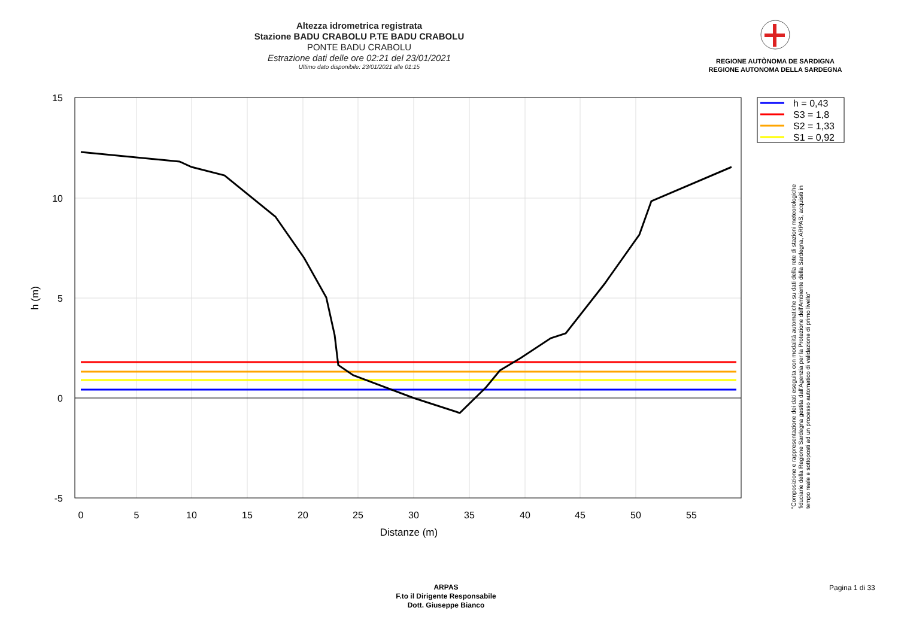Altezza idrometrica registrata
Stazione BADU CRABOLU P.TE BADU CRABOLU
PONTE BADU CRABOLU
Estrazione dati delle ore 02:21 del 23/01/2021
Ultimo dato disponibile: 23/01/2021 alle 01:15
REGIONE AUTÒNOMA DE SARDIGNA
REGIONE AUTONOMA DELLA SARDEGNA
15
10
5
0
-5
0
5
10
15
20
25
30
35
40
45
50
55
Distanze (m)
h (m)
h = 0,43
S3 = 1,8
S2 = 1,33
S1 = 0,92
"Composizione e rappresentazione dei dati eseguita con modalità automatiche su dati della rete di stazioni meteorologiche fiduciarie della Regione Sardegna gestita dall'Agenzia per la Protezione dell'Ambiente della Sardegna, ARPAS, acquisiti in tempo reale e sottoposti ad un processo automatico di validazione di primo livello"
ARPAS
F.to il Dirigente Responsabile
Dott. Giuseppe Bianco
Pagina 1 di 33